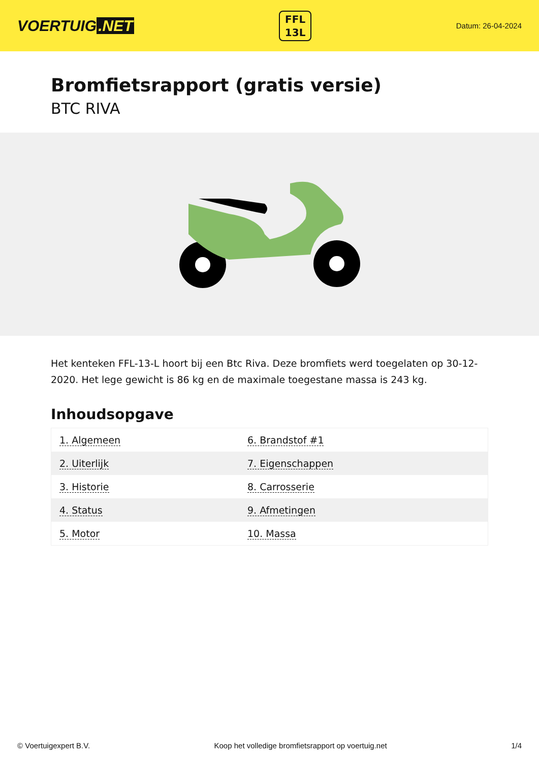VOERTUIG.NET
FFL
13L
Datum: 26-04-2024
Bromfietsrapport (gratis versie)
BTC RIVA
Het kenteken FFL-13-L hoort bij een Btc Riva. Deze bromfiets werd toegelaten op 30-12-2020. Het lege gewicht is 86 kg en de maximale toegestane massa is 243 kg.
Inhoudsopgave
| 1. Algemeen | 6. Brandstof #1 |
| 2. Uiterlijk | 7. Eigenschappen |
| 3. Historie | 8. Carrosserie |
| 4. Status | 9. Afmetingen |
| 5. Motor | 10. Massa |
© Voertuigexpert B.V. Koop het volledige bromfietsrapport op voertuig.net 1/4